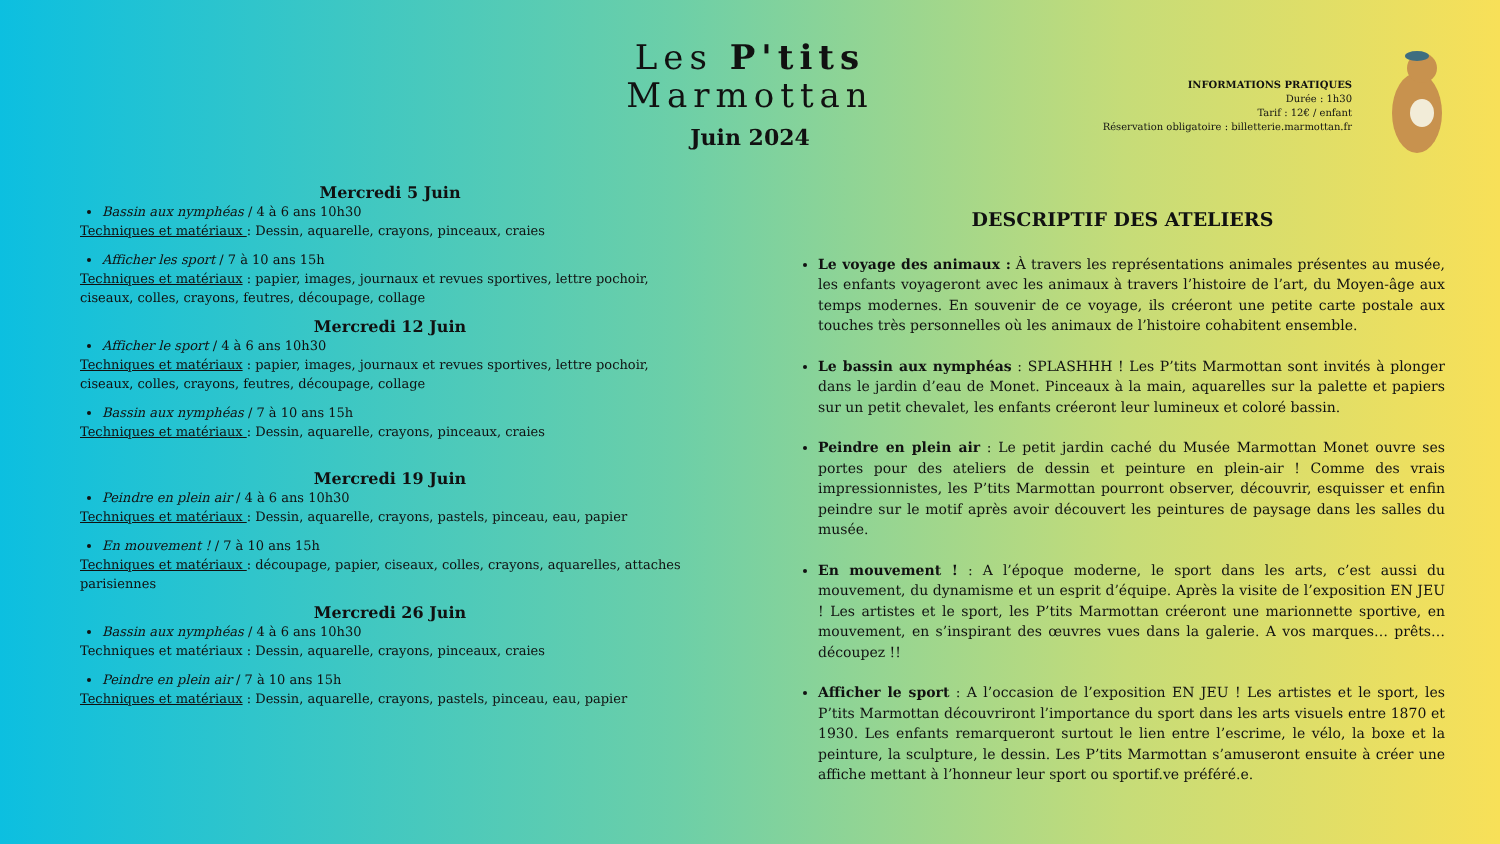Les P'tits
Marmottan
Juin 2024
INFORMATIONS PRATIQUES
Durée : 1h30
Tarif : 12€ / enfant
Réservation obligatoire : billetterie.marmottan.fr
Mercredi 5 Juin
Bassin aux nymphéas / 4 à 6 ans 10h30
Techniques et matériaux : Dessin, aquarelle, crayons, pinceaux, craies
Afficher les sport / 7 à 10 ans 15h
Techniques et matériaux : papier, images, journaux et revues sportives, lettre pochoir, ciseaux, colles, crayons, feutres, découpage, collage
Mercredi 12 Juin
Afficher le sport / 4 à 6 ans 10h30
Techniques et matériaux : papier, images, journaux et revues sportives, lettre pochoir, ciseaux, colles, crayons, feutres, découpage, collage
Bassin aux nymphéas / 7 à 10 ans 15h
Techniques et matériaux : Dessin, aquarelle, crayons, pinceaux, craies
Mercredi 19 Juin
Peindre en plein air / 4 à 6 ans 10h30
Techniques et matériaux : Dessin, aquarelle, crayons, pastels, pinceau, eau, papier
En mouvement ! / 7 à 10 ans 15h
Techniques et matériaux : découpage, papier, ciseaux, colles, crayons, aquarelles, attaches parisiennes
Mercredi 26 Juin
Bassin aux nymphéas / 4 à 6 ans 10h30
Techniques et matériaux : Dessin, aquarelle, crayons, pinceaux, craies
Peindre en plein air / 7 à 10 ans 15h
Techniques et matériaux : Dessin, aquarelle, crayons, pastels, pinceau, eau, papier
DESCRIPTIF DES ATELIERS
Le voyage des animaux : À travers les représentations animales présentes au musée, les enfants voyageront avec les animaux à travers l’histoire de l’art, du Moyen-âge aux temps modernes. En souvenir de ce voyage, ils créeront une petite carte postale aux touches très personnelles où les animaux de l’histoire cohabitent ensemble.
Le bassin aux nymphéas : SPLASHHH ! Les P’tits Marmottan sont invités à plonger dans le jardin d’eau de Monet. Pinceaux à la main, aquarelles sur la palette et papiers sur un petit chevalet, les enfants créeront leur lumineux et coloré bassin.
Peindre en plein air : Le petit jardin caché du Musée Marmottan Monet ouvre ses portes pour des ateliers de dessin et peinture en plein-air ! Comme des vrais impressionnistes, les P’tits Marmottan pourront observer, découvrir, esquisser et enfin peindre sur le motif après avoir découvert les peintures de paysage dans les salles du musée.
En mouvement ! : A l’époque moderne, le sport dans les arts, c’est aussi du mouvement, du dynamisme et un esprit d’équipe. Après la visite de l’exposition EN JEU ! Les artistes et le sport, les P’tits Marmottan créeront une marionnette sportive, en mouvement, en s’inspirant des œuvres vues dans la galerie. A vos marques… prêts… découpez !!
Afficher le sport : A l’occasion de l’exposition EN JEU ! Les artistes et le sport, les P’tits Marmottan découvriront l’importance du sport dans les arts visuels entre 1870 et 1930. Les enfants remarqueront surtout le lien entre l’escrime, le vélo, la boxe et la peinture, la sculpture, le dessin. Les P’tits Marmottan s’amuseront ensuite à créer une affiche mettant à l’honneur leur sport ou sportif.ve préféré.e.